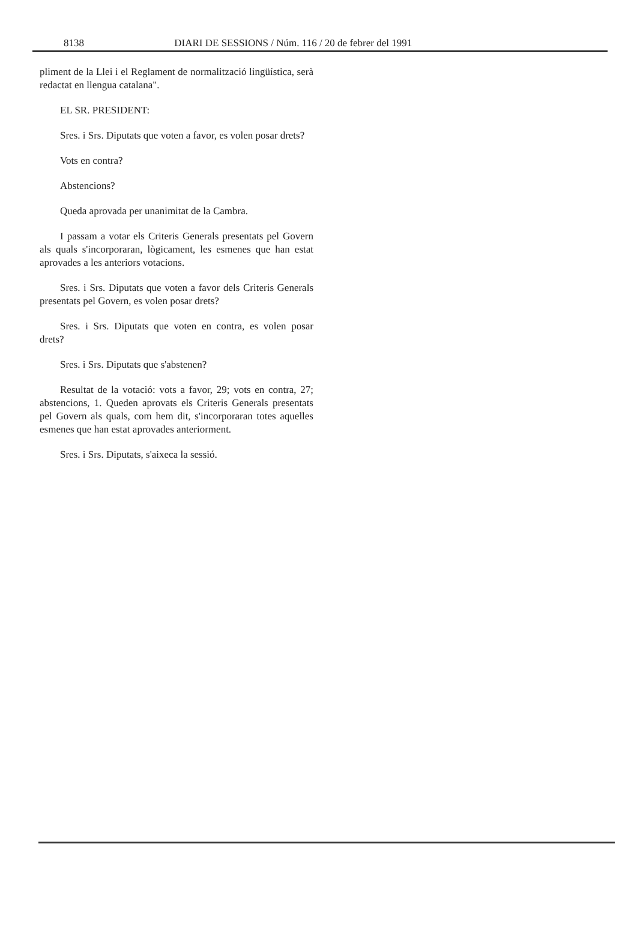8138 DIARI DE SESSIONS / Núm. 116 / 20 de febrer del 1991
pliment de la Llei i el Reglament de normalització lingüística, serà redactat en llengua catalana".
EL SR. PRESIDENT:
Sres. i Srs. Diputats que voten a favor, es volen posar drets?
Vots en contra?
Abstencions?
Queda aprovada per unanimitat de la Cambra.
I passam a votar els Criteris Generals presentats pel Govern als quals s'incorporaran, lògicament, les esmenes que han estat aprovades a les anteriors votacions.
Sres. i Srs. Diputats que voten a favor dels Criteris Generals presentats pel Govern, es volen posar drets?
Sres. i Srs. Diputats que voten en contra, es volen posar drets?
Sres. i Srs. Diputats que s'abstenen?
Resultat de la votació: vots a favor, 29; vots en contra, 27; abstencions, 1. Queden aprovats els Criteris Generals presentats pel Govern als quals, com hem dit, s'incorporaran totes aquelles esmenes que han estat aprovades anteriorment.
Sres. i Srs. Diputats, s'aixeca la sessió.